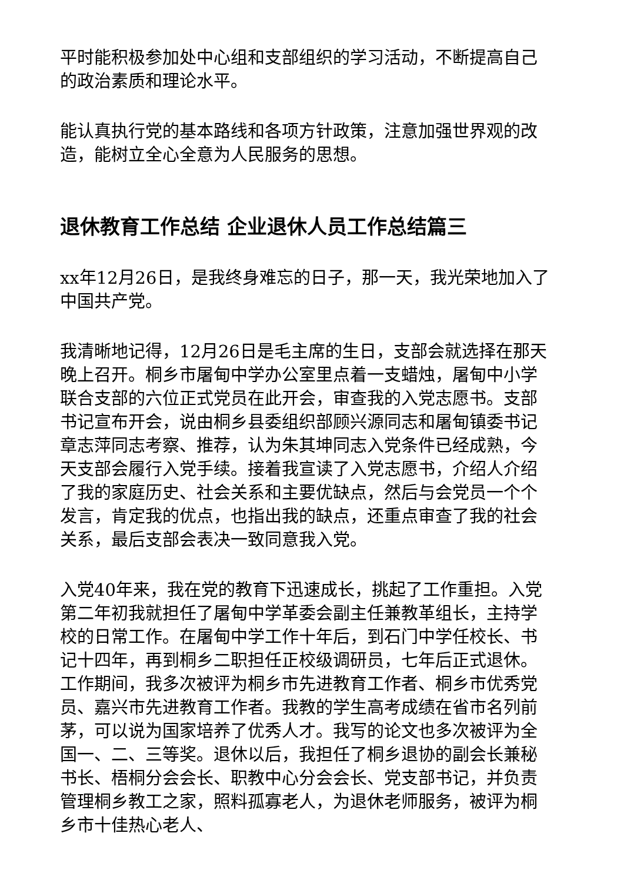平时能积极参加处中心组和支部组织的学习活动，不断提高自己的政治素质和理论水平。
能认真执行党的基本路线和各项方针政策，注意加强世界观的改造，能树立全心全意为人民服务的思想。
退休教育工作总结 企业退休人员工作总结篇三
xx年12月26日，是我终身难忘的日子，那一天，我光荣地加入了中国共产党。
我清晰地记得，12月26日是毛主席的生日，支部会就选择在那天晚上召开。桐乡市屠甸中学办公室里点着一支蜡烛，屠甸中小学联合支部的六位正式党员在此开会，审查我的入党志愿书。支部书记宣布开会，说由桐乡县委组织部顾兴源同志和屠甸镇委书记章志萍同志考察、推荐，认为朱其坤同志入党条件已经成熟，今天支部会履行入党手续。接着我宣读了入党志愿书，介绍人介绍了我的家庭历史、社会关系和主要优缺点，然后与会党员一个个发言，肯定我的优点，也指出我的缺点，还重点审查了我的社会关系，最后支部会表决一致同意我入党。
入党40年来，我在党的教育下迅速成长，挑起了工作重担。入党第二年初我就担任了屠甸中学革委会副主任兼教革组长，主持学校的日常工作。在屠甸中学工作十年后，到石门中学任校长、书记十四年，再到桐乡二职担任正校级调研员，七年后正式退休。工作期间，我多次被评为桐乡市先进教育工作者、桐乡市优秀党员、嘉兴市先进教育工作者。我教的学生高考成绩在省市名列前茅，可以说为国家培养了优秀人才。我写的论文也多次被评为全国一、二、三等奖。退休以后，我担任了桐乡退协的副会长兼秘书长、梧桐分会会长、职教中心分会会长、党支部书记，并负责管理桐乡教工之家，照料孤寡老人，为退休老师服务，被评为桐乡市十佳热心老人、